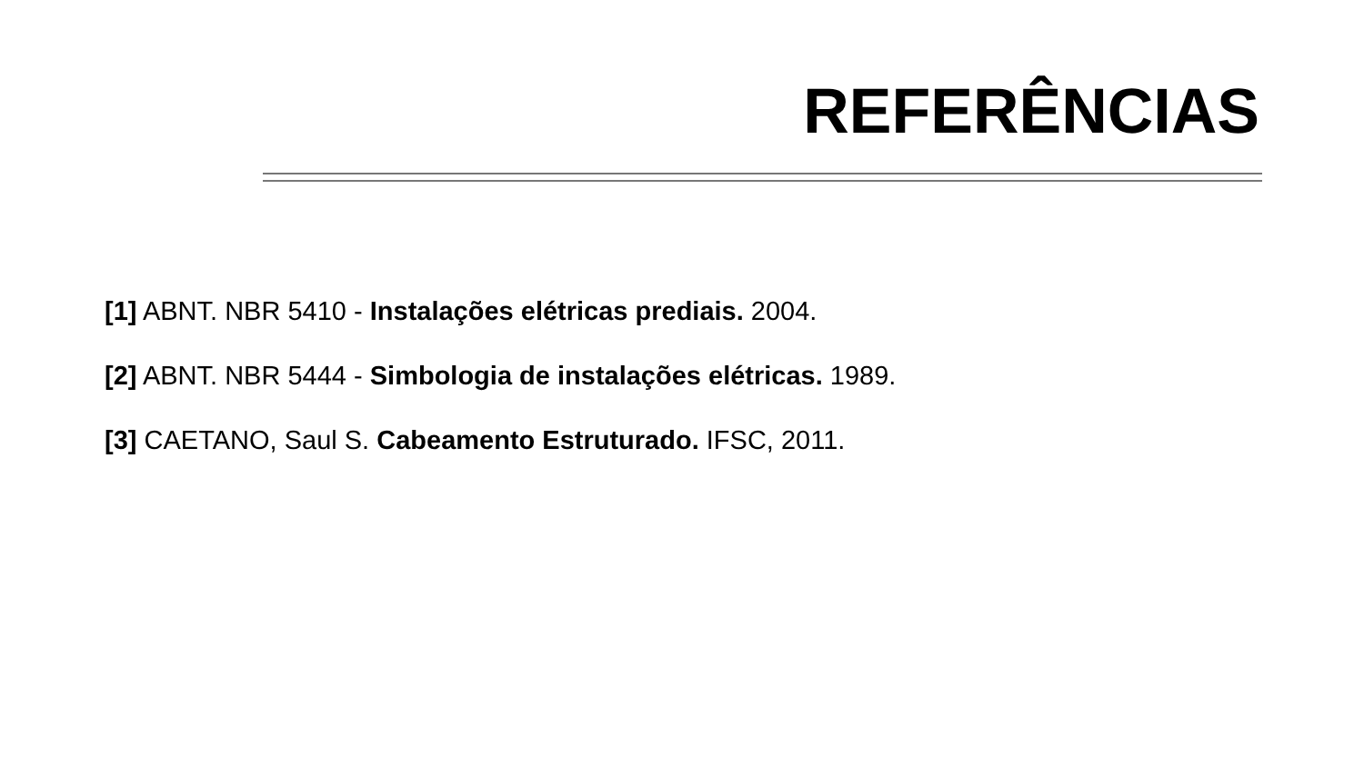REFERÊNCIAS
[1] ABNT. NBR 5410 - Instalações elétricas prediais. 2004.
[2] ABNT. NBR 5444 - Simbologia de instalações elétricas. 1989.
[3] CAETANO, Saul S. Cabeamento Estruturado. IFSC, 2011.